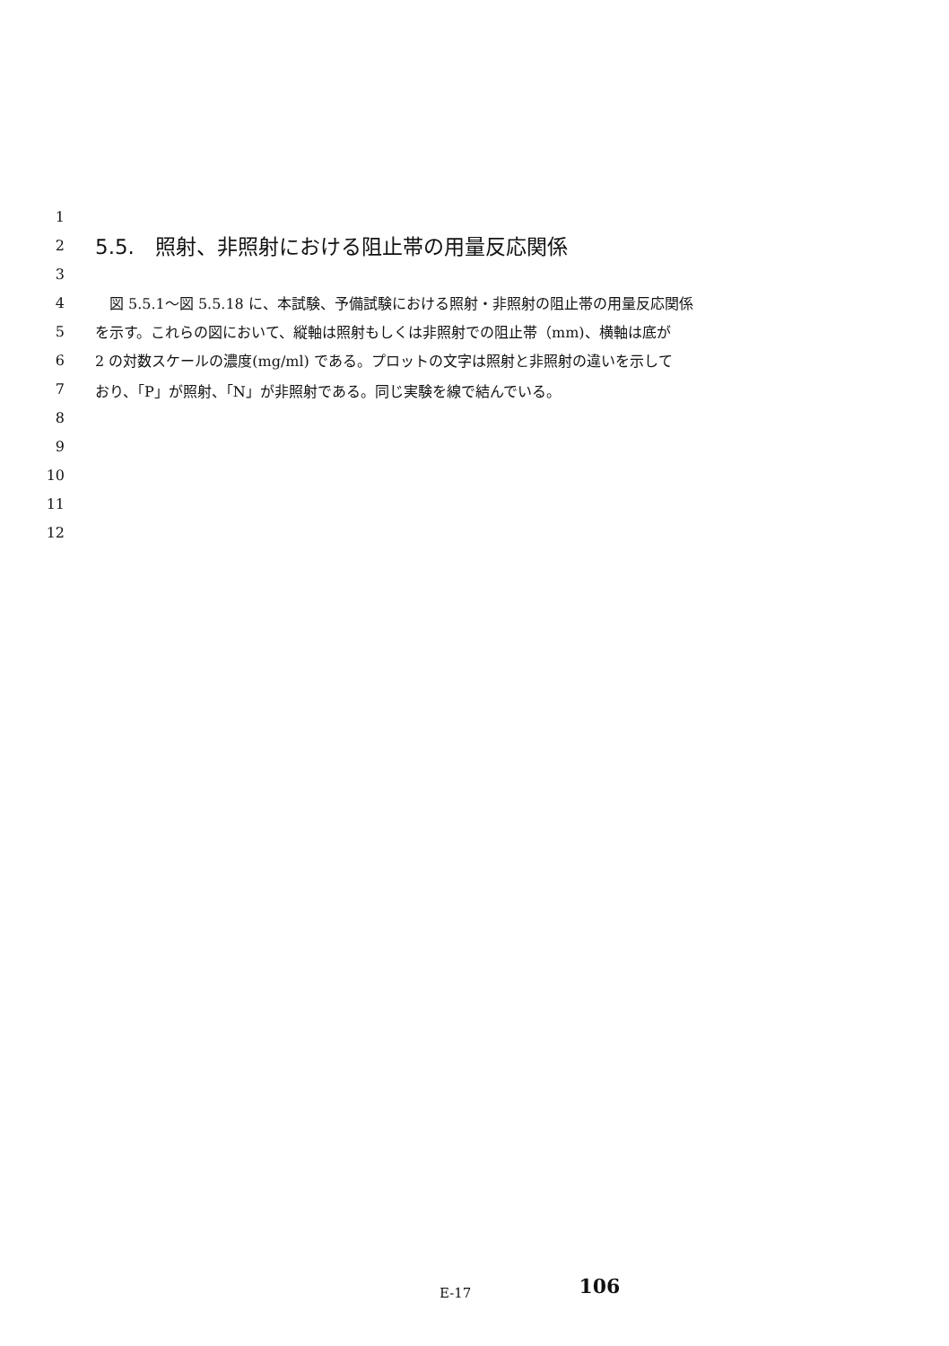1
2
5.5.　照射、非照射における阻止帯の用量反応関係
3
4
　図 5.5.1～図 5.5.18 に、本試験、予備試験における照射・非照射の阻止帯の用量反応関係
5
を示す。これらの図において、縦軸は照射もしくは非照射での阻止帯（mm)、横軸は底が
6
2 の対数スケールの濃度(mg/ml) である。プロットの文字は照射と非照射の違いを示して
7
おり、「P」が照射、「N」が非照射である。同じ実験を線で結んでいる。
8
9
10
11
12
E-17
106